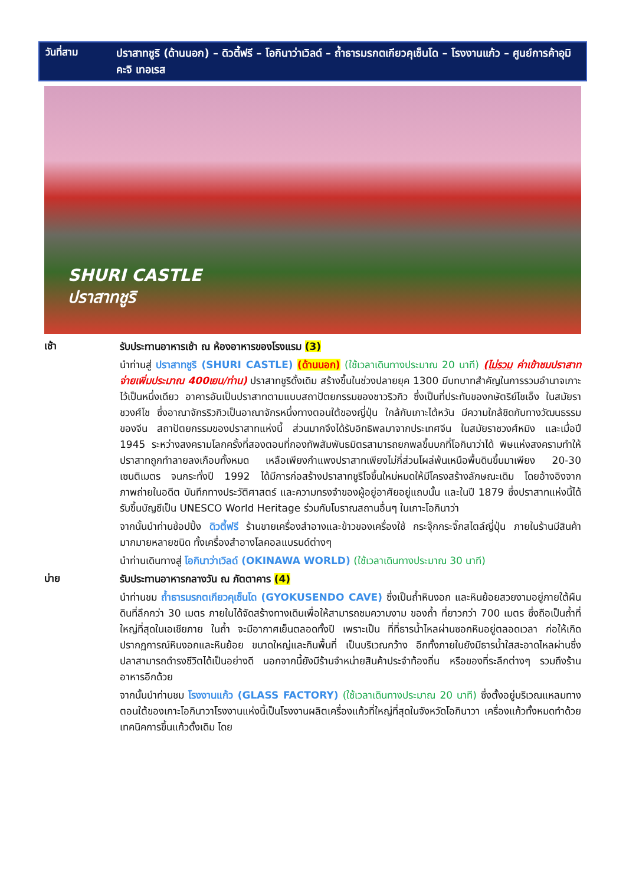วันที่สาม
ปราสาทชูริ (ด้านนอก) – ดิวตี้ฟรี – โอกินาว่าเวิลด์ – ถ้ำธารมรกตเกียวคุเซ็นโด – โรงงานแก้ว – ศูนย์การค้าอุมิคะจิ เทอเรส
SHURI CASTLE
ปราสาทชูริ
เช้า
รับประทานอาหารเช้า ณ ห้องอาหารของโรงแรม (3)
นำท่านสู่ ปราสาทชูริ (SHURI CASTLE) (ด้านนอก) (ใช้เวลาเดินทางประมาณ 20 นาที) (ไม่รวม ค่าเข้าชมปราสาทจ่ายเพิ่มประมาณ 400เยน/ท่าน) ปราสาทชูริดั้งเดิม สร้างขึ้นในช่วงปลายยุค 1300 มีบทบาทสำคัญในการรวมอำนาจเกาะไว้เป็นหนึ่งเดียว อาคารอันเป็นปราสาทตามแบบสถาปัตยกรรมของชาวริวกิว ซึ่งเป็นที่ประทับของกษัตริย์โชเอ็ง ในสมัยราชวงศ์โช ซึ่งอาณาจักรริวกิวเป็นอาณาจักรหนึ่งทางตอนใต้ของญี่ปุ่น ใกล้กับเกาะไต้หวัน มีความใกล้ชิดกับทางวัฒนธรรมของจีน สถาปัตยกรรมของปราสาทแห่งนี้ ส่วนมากจึงได้รับอิทธิพลมาจากประเทศจีน ในสมัยราชวงศ์หมิง และเมื่อปี 1945 ระหว่างสงครามโลกครั้งที่สองตอนที่กองทัพสัมพันธมิตรสามารถยกพลขึ้นบกที่โอกินาว่าได้ พิษแห่งสงครามทำให้ปราสาทถูกทำลายลงเกือบทั้งหมด เหลือเพียงกำแพงปราสาทเพียงไม่กี่ส่วนโผล่พ้นเหนือพื้นดินขึ้นมาเพียง 20-30 เซนติเมตร จนกระทั่งปี 1992 ได้มีการก่อสร้างปราสาทชูริโจขึ้นใหม่หมดให้มีโครงสร้างลักษณะเดิม โดยอ้างอิงจากภาพถ่ายในอดีต บันทึกทางประวัติศาสตร์ และความทรงจำของผู้อยู่อาศัยอยู่แถบนั้น และในปี 1879 ซึ่งปราสาทแห่งนี้ได้รับขึ้นบัญชีเป็น UNESCO World Heritage ร่วมกับโบราณสถานอื่นๆ ในเกาะโอกินาว่า
จากนั้นนำท่านช้อปปิ้ง ดิวตี้ฟรี ร้านขายเครื่องสำอางและข้าวของเครื่องใช้ กระจุ๊กกระจิ๊กสไตล์ญี่ปุ่น ภายในร้านมีสินค้ามากมายหลายชนิด ทั้งเครื่องสำอางโลคอลแบรนด์ต่างๆ
นำท่านเดินทางสู่ โอกินาว่าเวิลด์ (OKINAWA WORLD) (ใช้เวลาเดินทางประมาณ 30 นาที)
บ่าย
รับประทานอาหารกลางวัน ณ ภัตตาคาร (4)
นำท่านชม ถ้ำธารมรกตเกียวคุเซ็นโด (GYOKUSENDO CAVE) ซึ่งเป็นถ้ำหินงอก และหินย้อยสวยงามอยู่ภายใต้ผืนดินที่ลึกกว่า 30 เมตร ภายในได้จัดสร้างทางเดินเพื่อให้สามารถชมความงาม ของถ้ำ ที่ยาวกว่า 700 เมตร ซึ่งถือเป็นถ้ำที่ใหญ่ที่สุดในเอเชียภาย ในถ้ำ จะมีอากาศเย็นตลอดทั้งปี เพราะเป็น ที่ที่ธารน้ำไหลผ่านซอกหินอยู่ตลอดเวลา ก่อให้เกิดปรากฏการณ์หินงอกและหินย้อย ขนาดใหญ่และกินพื้นที่ เป็นบริเวณกว้าง อีกทั้งภายในยังมีธารน้ำใสสะอาดไหลผ่านซึ่งปลาสามารถดำรงชีวิตได้เป็นอย่างดี นอกจากนี้ยังมีร้านจำหน่ายสินค้าประจำท้องถิ่น หรือของที่ระลึกต่างๆ รวมถึงร้านอาหารอีกด้วย
จากนั้นนำท่านชม โรงงานแก้ว (GLASS FACTORY) (ใช้เวลาเดินทางประมาณ 20 นาที) ซึ่งตั้งอยู่บริเวณแหลมทางตอนใต้ของเกาะโอกินาวาโรงงานแห่งนี้เป็นโรงงานผลิตเครื่องแก้วที่ใหญ่ที่สุดในจังหวัดโอกินาวา เครื่องแก้วทั้งหมดทำด้วยเทคนิคการขึ้นแก้วดั้งเดิม โดย